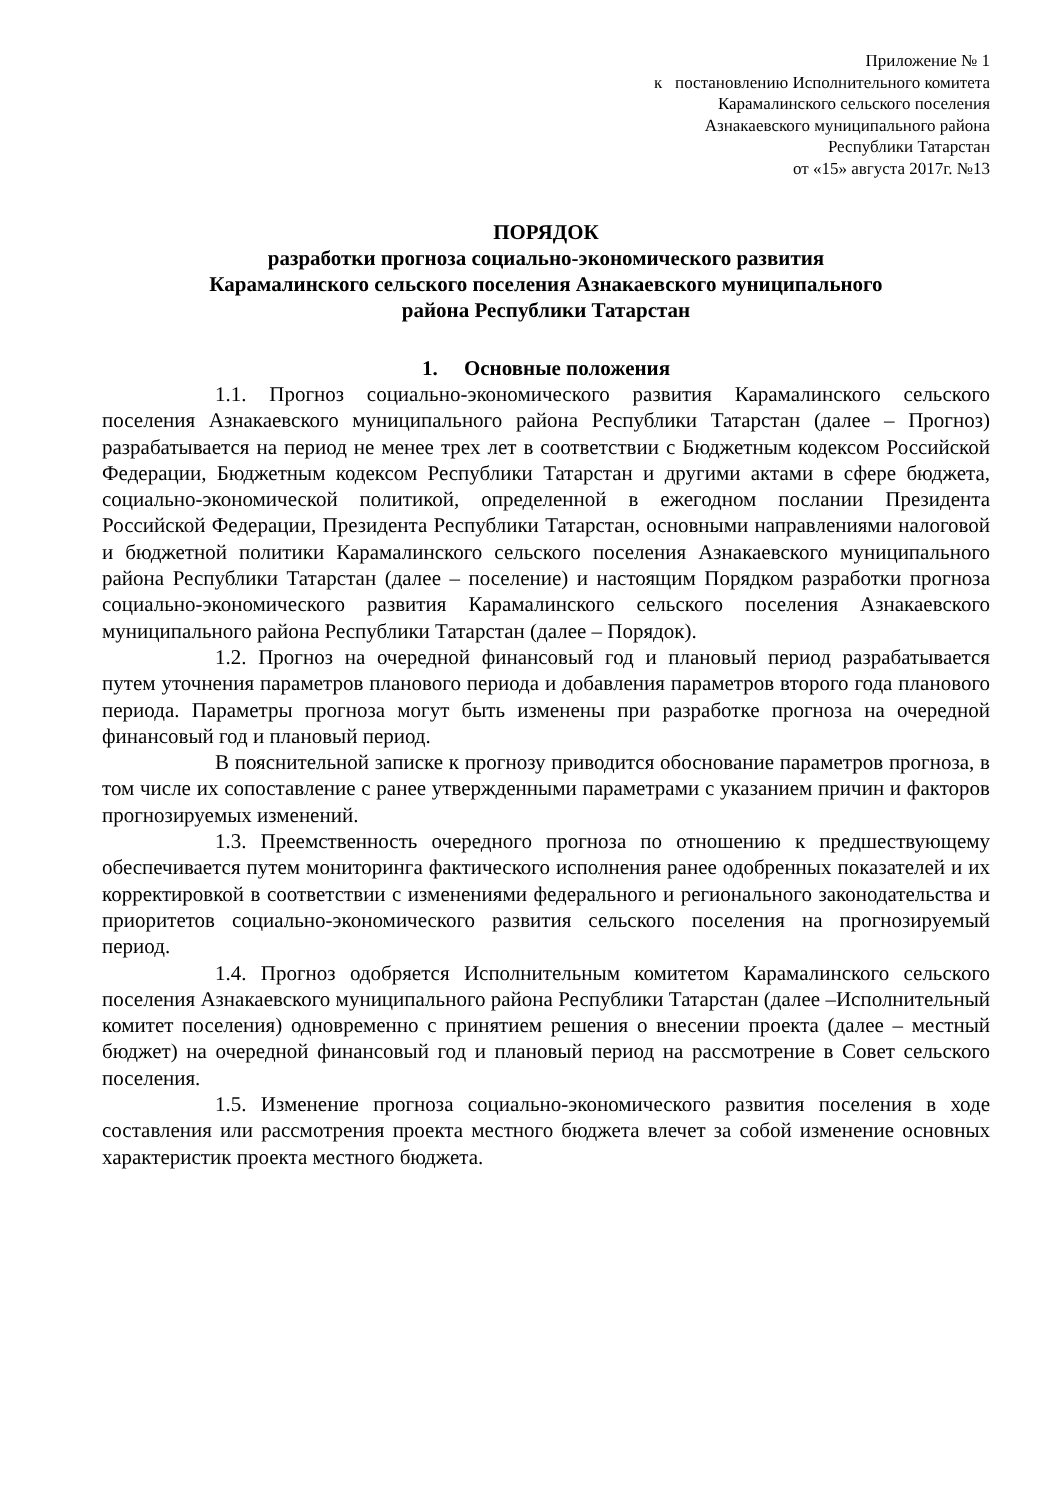Приложение № 1
к постановлению Исполнительного комитета
Карамалинского сельского поселения
Азнакаевского муниципального района
Республики Татарстан
от «15» августа 2017г. №13
ПОРЯДОК
разработки прогноза социально-экономического развития
Карамалинского сельского поселения Азнакаевского муниципального
района Республики Татарстан
1. Основные положения
1.1. Прогноз социально-экономического развития Карамалинского сельского поселения Азнакаевского муниципального района Республики Татарстан (далее – Прогноз) разрабатывается на период не менее трех лет в соответствии с Бюджетным кодексом Российской Федерации, Бюджетным кодексом Республики Татарстан и другими актами в сфере бюджета, социально-экономической политикой, определенной в ежегодном послании Президента Российской Федерации, Президента Республики Татарстан, основными направлениями налоговой и бюджетной политики Карамалинского сельского поселения Азнакаевского муниципального района Республики Татарстан (далее – поселение) и настоящим Порядком разработки прогноза социально-экономического развития Карамалинского сельского поселения Азнакаевского муниципального района Республики Татарстан (далее – Порядок).
1.2. Прогноз на очередной финансовый год и плановый период разрабатывается путем уточнения параметров планового периода и добавления параметров второго года планового периода. Параметры прогноза могут быть изменены при разработке прогноза на очередной финансовый год и плановый период.
В пояснительной записке к прогнозу приводится обоснование параметров прогноза, в том числе их сопоставление с ранее утвержденными параметрами с указанием причин и факторов прогнозируемых изменений.
1.3. Преемственность очередного прогноза по отношению к предшествующему обеспечивается путем мониторинга фактического исполнения ранее одобренных показателей и их корректировкой в соответствии с изменениями федерального и регионального законодательства и приоритетов социально-экономического развития сельского поселения на прогнозируемый период.
1.4. Прогноз одобряется Исполнительным комитетом Карамалинского сельского поселения Азнакаевского муниципального района Республики Татарстан (далее –Исполнительный комитет поселения) одновременно с принятием решения о внесении проекта (далее – местный бюджет) на очередной финансовый год и плановый период на рассмотрение в Совет сельского поселения.
1.5. Изменение прогноза социально-экономического развития поселения в ходе составления или рассмотрения проекта местного бюджета влечет за собой изменение основных характеристик проекта местного бюджета.